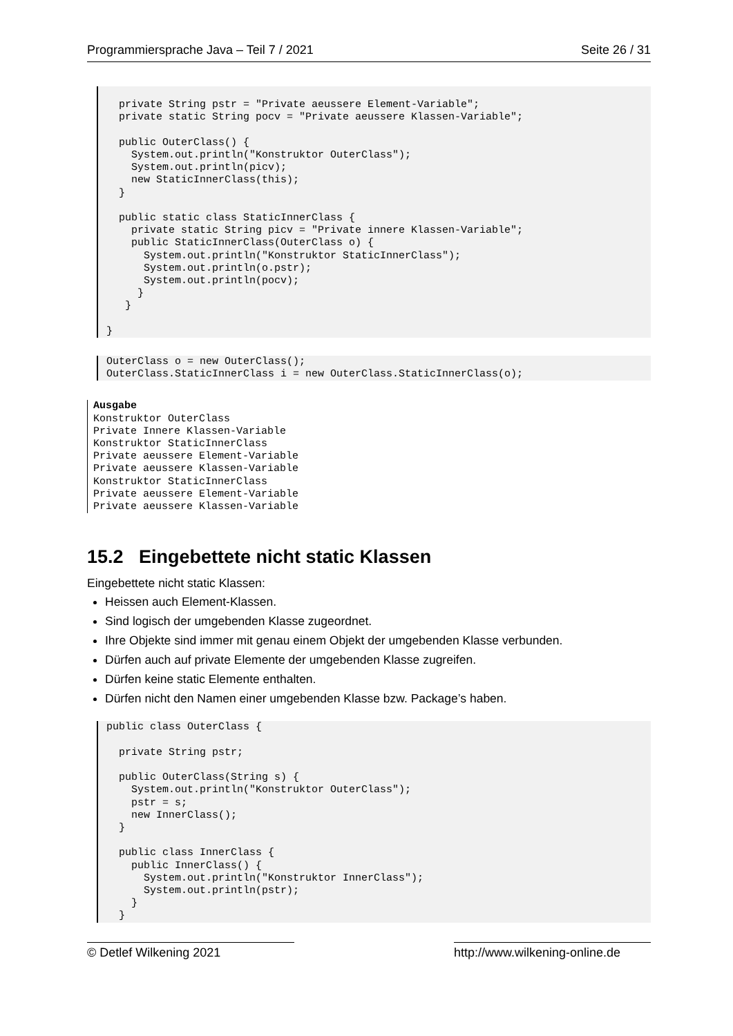Programmiersprache Java – Teil 7 / 2021 Seite 26 / 31
  private String pstr = "Private aeussere Element-Variable";
  private static String pocv = "Private aeussere Klassen-Variable";

  public OuterClass() {
    System.out.println("Konstruktor OuterClass");
    System.out.println(picv);
    new StaticInnerClass(this);
  }

  public static class StaticInnerClass {
    private static String picv = "Private innere Klassen-Variable";
    public StaticInnerClass(OuterClass o) {
      System.out.println("Konstruktor StaticInnerClass");
      System.out.println(o.pstr);
      System.out.println(pocv);
     }
   }

}
OuterClass o = new OuterClass();
OuterClass.StaticInnerClass i = new OuterClass.StaticInnerClass(o);
Ausgabe
Konstruktor OuterClass
Private Innere Klassen-Variable
Konstruktor StaticInnerClass
Private aeussere Element-Variable
Private aeussere Klassen-Variable
Konstruktor StaticInnerClass
Private aeussere Element-Variable
Private aeussere Klassen-Variable
15.2 Eingebettete nicht static Klassen
Eingebettete nicht static Klassen:
Heissen auch Element-Klassen.
Sind logisch der umgebenden Klasse zugeordnet.
Ihre Objekte sind immer mit genau einem Objekt der umgebenden Klasse verbunden.
Dürfen auch auf private Elemente der umgebenden Klasse zugreifen.
Dürfen keine static Elemente enthalten.
Dürfen nicht den Namen einer umgebenden Klasse bzw. Package’s haben.
public class OuterClass {

  private String pstr;

  public OuterClass(String s) {
    System.out.println("Konstruktor OuterClass");
    pstr = s;
    new InnerClass();
  }

  public class InnerClass {
    public InnerClass() {
      System.out.println("Konstruktor InnerClass");
      System.out.println(pstr);
    }
  }
© Detlef Wilkening 2021 http://www.wilkening-online.de